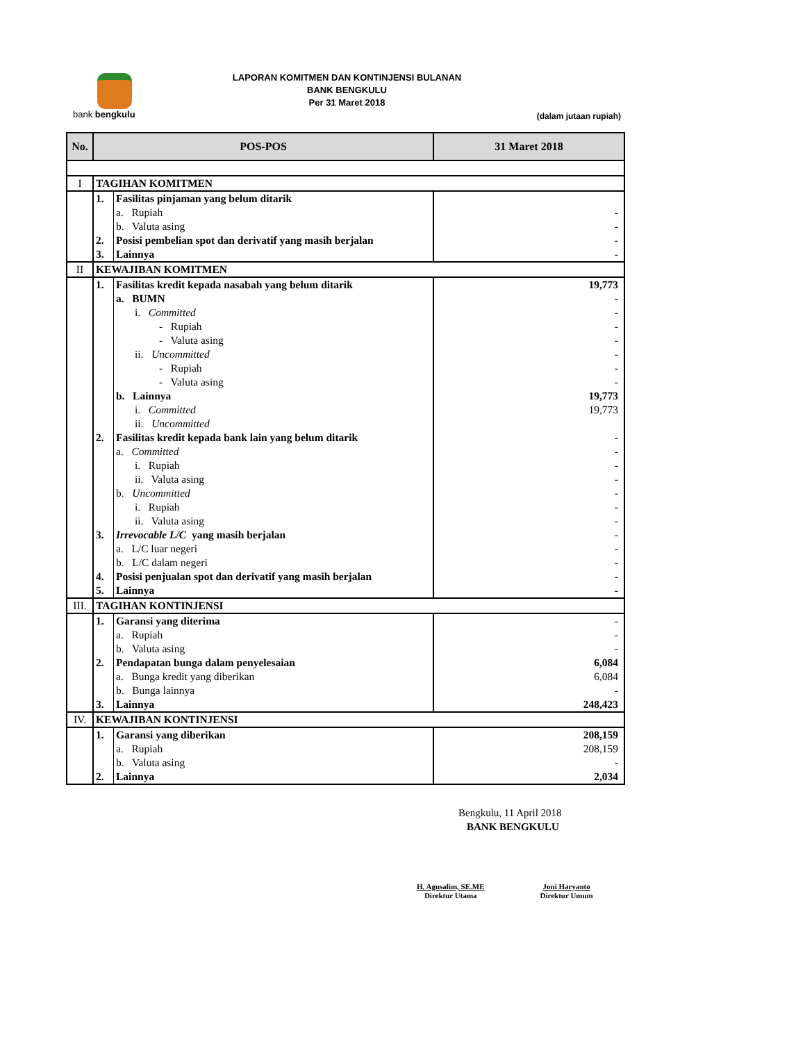bank bengkulu
LAPORAN KOMITMEN DAN KONTINJENSI BULANAN
BANK BENGKULU
Per 31 Maret 2018
(dalam jutaan rupiah)
| No. | POS-POS | | 31 Maret 2018 |
| --- | --- | --- | --- |
| I | TAGIHAN KOMITMEN | | |
| | 1. | Fasilitas pinjaman yang belum ditarik | |
| | | a. Rupiah | - |
| | | b. Valuta asing | - |
| | 2. | Posisi pembelian spot dan derivatif yang masih berjalan | - |
| | 3. | Lainnya | - |
| II | KEWAJIBAN KOMITMEN | | |
| | 1. | Fasilitas kredit kepada nasabah yang belum ditarik | 19,773 |
| | | a. BUMN | - |
| | | i. Committed | - |
| | | - Rupiah | - |
| | | - Valuta asing | - |
| | | ii. Uncommitted | - |
| | | - Rupiah | - |
| | | - Valuta asing | - |
| | | b. Lainnya | 19,773 |
| | | i. Committed | 19,773 |
| | | ii. Uncommitted | |
| | 2. | Fasilitas kredit kepada bank lain yang belum ditarik | - |
| | | a. Committed | - |
| | | i. Rupiah | - |
| | | ii. Valuta asing | - |
| | | b. Uncommitted | - |
| | | i. Rupiah | - |
| | | ii. Valuta asing | - |
| | 3. | Irrevocable L/C yang masih berjalan | - |
| | | a. L/C luar negeri | - |
| | | b. L/C dalam negeri | - |
| | 4. | Posisi penjualan spot dan derivatif yang masih berjalan | - |
| | 5. | Lainnya | - |
| III. | TAGIHAN KONTINJENSI | | |
| | 1. | Garansi yang diterima | - |
| | | a. Rupiah | - |
| | | b. Valuta asing | - |
| | 2. | Pendapatan bunga dalam penyelesaian | 6,084 |
| | | a. Bunga kredit yang diberikan | 6,084 |
| | | b. Bunga lainnya | - |
| | 3. | Lainnya | 248,423 |
| IV. | KEWAJIBAN KONTINJENSI | | |
| | 1. | Garansi yang diberikan | 208,159 |
| | | a. Rupiah | 208,159 |
| | | b. Valuta asing | - |
| | 2. | Lainnya | 2,034 |
Bengkulu, 11 April 2018
BANK BENGKULU
H. Agusalim, SE.ME
Direktur Utama
Joni Haryanto
Direktur Umum